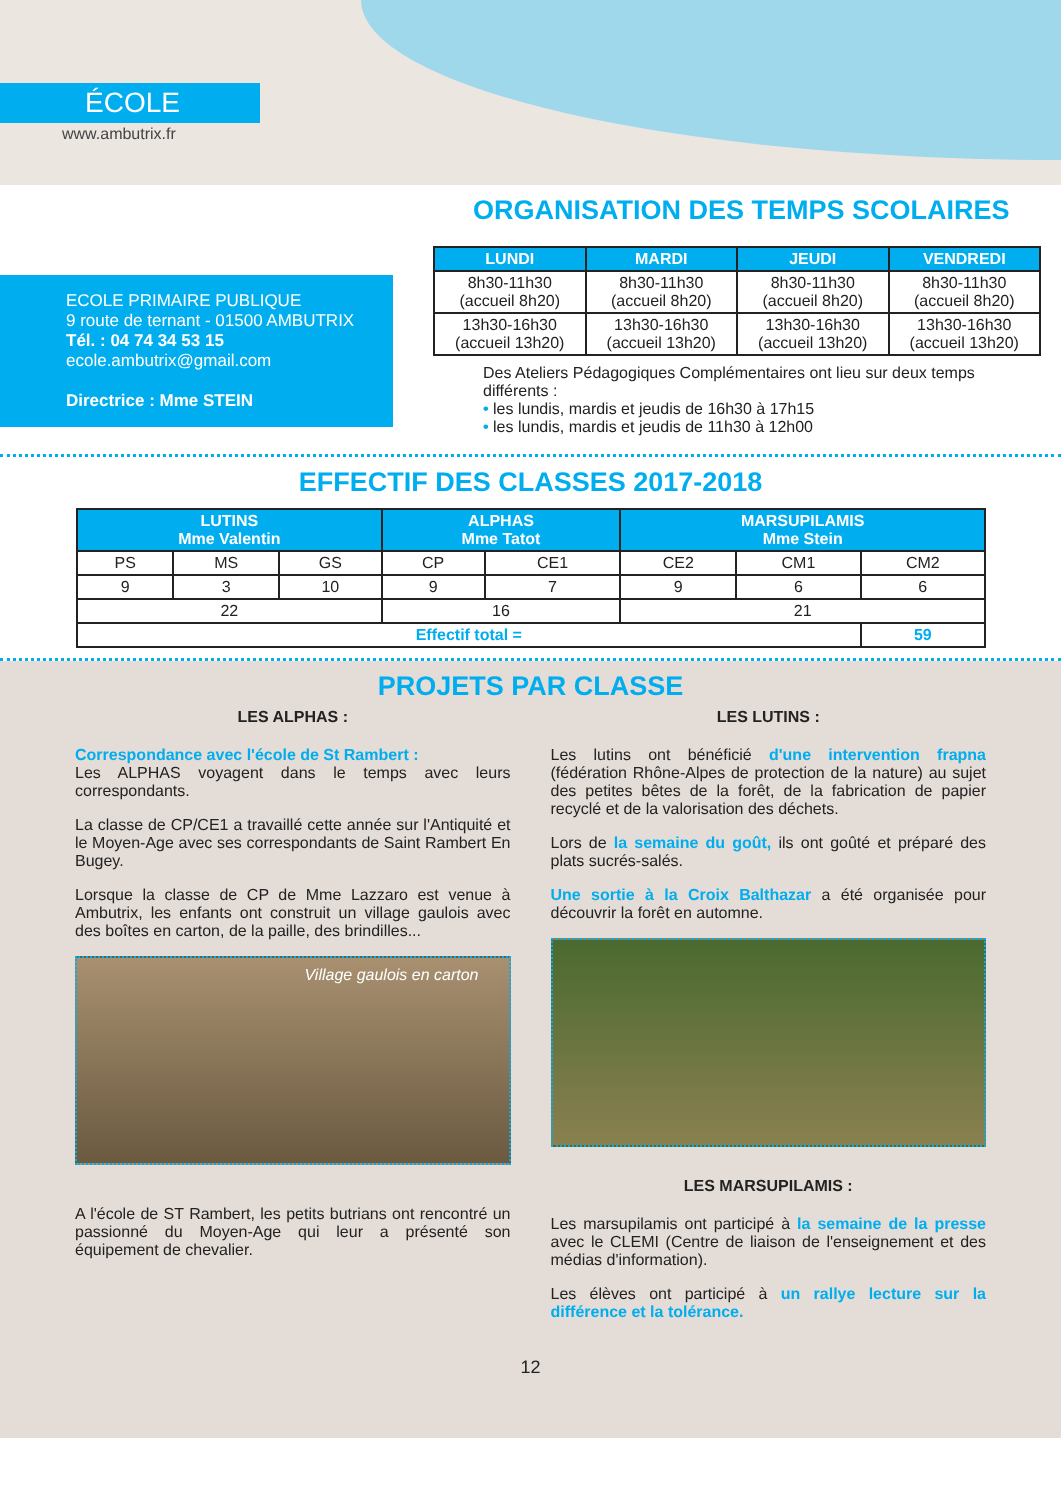ÉCOLE
www.ambutrix.fr
ECOLE PRIMAIRE PUBLIQUE
9 route de ternant - 01500 AMBUTRIX
Tél. : 04 74 34 53 15
ecole.ambutrix@gmail.com
Directrice : Mme STEIN
ORGANISATION DES TEMPS SCOLAIRES
| LUNDI | MARDI | JEUDI | VENDREDI |
| --- | --- | --- | --- |
| 8h30-11h30 (accueil 8h20) | 8h30-11h30 (accueil 8h20) | 8h30-11h30 (accueil 8h20) | 8h30-11h30 (accueil 8h20) |
| 13h30-16h30 (accueil 13h20) | 13h30-16h30 (accueil 13h20) | 13h30-16h30 (accueil 13h20) | 13h30-16h30 (accueil 13h20) |
Des Ateliers Pédagogiques Complémentaires ont lieu sur deux temps différents :
• les lundis, mardis et jeudis de 16h30 à 17h15
• les lundis, mardis et jeudis de 11h30 à 12h00
EFFECTIF DES CLASSES 2017-2018
| LUTINS Mme Valentin | | | ALPHAS Mme Tatot | | MARSUPILAMIS Mme Stein | | |
| --- | --- | --- | --- | --- | --- | --- | --- |
| PS | MS | GS | CP | CE1 | CE2 | CM1 | CM2 |
| 9 | 3 | 10 | 9 | 7 | 9 | 6 | 6 |
| 22 | | | 16 | | 21 | | |
| Effectif total = | | | | | | | 59 |
PROJETS PAR CLASSE
LES ALPHAS :
Correspondance avec l'école de St Rambert :
Les ALPHAS voyagent dans le temps avec leurs correspondants.
La classe de CP/CE1 a travaillé cette année sur l'Antiquité et le Moyen-Age avec ses correspondants de Saint Rambert En Bugey.
Lorsque la classe de CP de Mme Lazzaro est venue à Ambutrix, les enfants ont construit un village gaulois avec des boîtes en carton, de la paille, des brindilles...
Village gaulois en carton
A l'école de ST Rambert, les petits butrians ont rencontré un passionné du Moyen-Age qui leur a présenté son équipement de chevalier.
LES LUTINS :
Les lutins ont bénéficié d'une intervention frapna (fédération Rhône-Alpes de protection de la nature) au sujet des petites bêtes de la forêt, de la fabrication de papier recyclé et de la valorisation des déchets.
Lors de la semaine du goût, ils ont goûté et préparé des plats sucrés-salés.
Une sortie à la Croix Balthazar a été organisée pour découvrir la forêt en automne.
LES MARSUPILAMIS :
Les marsupilamis ont participé à la semaine de la presse avec le CLEMI (Centre de liaison de l'enseignement et des médias d'information).
Les élèves ont participé à un rallye lecture sur la différence et la tolérance.
12